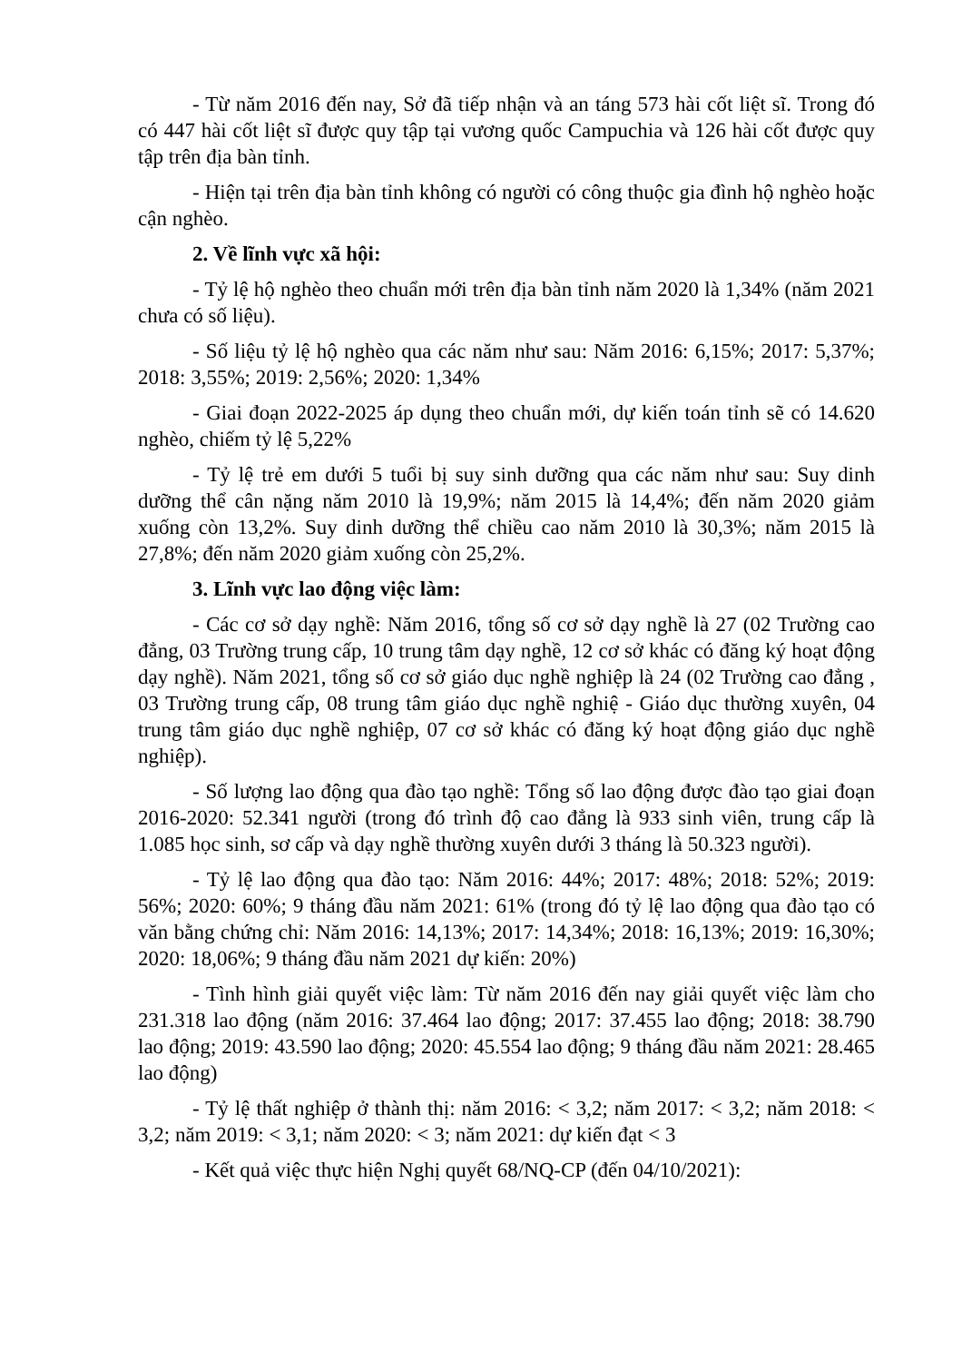- Từ năm 2016 đến nay, Sở đã tiếp nhận và an táng 573 hài cốt liệt sĩ. Trong đó có 447 hài cốt liệt sĩ được quy tập tại vương quốc Campuchia và 126 hài cốt được quy tập trên địa bàn tỉnh.
- Hiện tại trên địa bàn tỉnh không có người có công thuộc gia đình hộ nghèo hoặc cận nghèo.
2. Về lĩnh vực xã hội:
- Tỷ lệ hộ nghèo theo chuẩn mới trên địa bàn tỉnh năm 2020 là 1,34% (năm 2021 chưa có số liệu).
- Số liệu tỷ lệ hộ nghèo qua các năm như sau: Năm 2016: 6,15%; 2017: 5,37%; 2018: 3,55%; 2019: 2,56%; 2020: 1,34%
- Giai đoạn 2022-2025 áp dụng theo chuẩn mới, dự kiến toán tỉnh sẽ có 14.620 nghèo, chiếm tỷ lệ 5,22%
- Tỷ lệ trẻ em dưới 5 tuổi bị suy sinh dưỡng qua các năm như sau: Suy dinh dưỡng thể cân nặng năm 2010 là 19,9%; năm 2015 là 14,4%; đến năm 2020 giảm xuống còn 13,2%. Suy dinh dưỡng thể chiều cao năm 2010 là 30,3%; năm 2015 là 27,8%; đến năm 2020 giảm xuống còn 25,2%.
3. Lĩnh vực lao động việc làm:
- Các cơ sở dạy nghề: Năm 2016, tổng số cơ sở dạy nghề là 27 (02 Trường cao đẳng, 03 Trường trung cấp, 10 trung tâm dạy nghề, 12 cơ sở khác có đăng ký hoạt động dạy nghề). Năm 2021, tổng số cơ sở giáo dục nghề nghiệp là 24 (02 Trường cao đẳng , 03 Trường trung cấp, 08 trung tâm giáo dục nghề nghiệ - Giáo dục thường xuyên, 04 trung tâm giáo dục nghề nghiệp, 07 cơ sở khác có đăng ký hoạt động giáo dục nghề nghiệp).
- Số lượng lao động qua đào tạo nghề: Tổng số lao động được đào tạo giai đoạn 2016-2020: 52.341 người (trong đó trình độ cao đẳng là 933 sinh viên, trung cấp là 1.085 học sinh, sơ cấp và dạy nghề thường xuyên dưới 3 tháng là 50.323 người).
- Tỷ lệ lao động qua đào tạo: Năm 2016: 44%; 2017: 48%; 2018: 52%; 2019: 56%; 2020: 60%; 9 tháng đầu năm 2021: 61% (trong đó tỷ lệ lao động qua đào tạo có văn bằng chứng chỉ: Năm 2016: 14,13%; 2017: 14,34%; 2018: 16,13%; 2019: 16,30%; 2020: 18,06%; 9 tháng đầu năm 2021 dự kiến: 20%)
- Tình hình giải quyết việc làm: Từ năm 2016 đến nay giải quyết việc làm cho 231.318 lao động (năm 2016: 37.464 lao động; 2017: 37.455 lao động; 2018: 38.790 lao động; 2019: 43.590 lao động; 2020: 45.554 lao động; 9 tháng đầu năm 2021: 28.465 lao động)
- Tỷ lệ thất nghiệp ở thành thị: năm 2016: < 3,2; năm 2017: < 3,2; năm 2018: < 3,2; năm 2019: < 3,1; năm 2020: < 3; năm 2021: dự kiến đạt < 3
- Kết quả việc thực hiện Nghị quyết 68/NQ-CP (đến 04/10/2021):